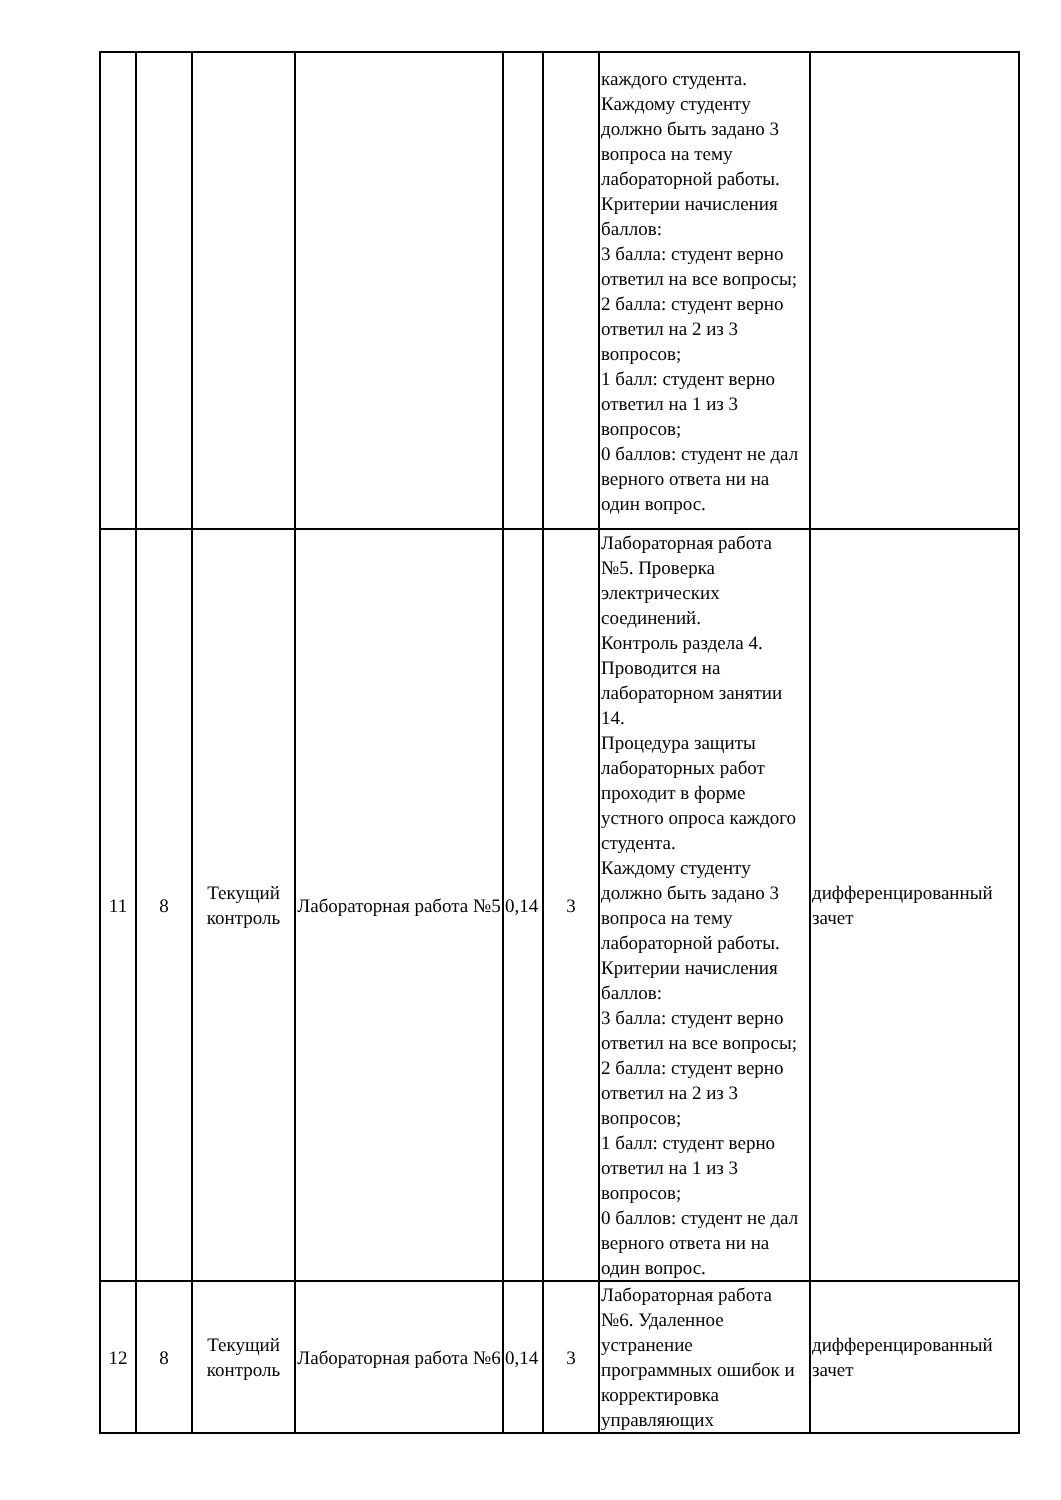| | | | | | | каждого студента. Каждому студенту должно быть задано 3 вопроса на тему лабораторной работы. Критерии начисления баллов: 3 балла: студент верно ответил на все вопросы; 2 балла: студент верно ответил на 2 из 3 вопросов; 1 балл: студент верно ответил на 1 из 3 вопросов; 0 баллов: студент не дал верного ответа ни на один вопрос. | |
| 11 | 8 | Текущий контроль | Лабораторная работа №5 | 0,14 | 3 | Лабораторная работа №5. Проверка электрических соединений. Контроль раздела 4. Проводится на лабораторном занятии 14. Процедура защиты лабораторных работ проходит в форме устного опроса каждого студента. Каждому студенту должно быть задано 3 вопроса на тему лабораторной работы. Критерии начисления баллов: 3 балла: студент верно ответил на все вопросы; 2 балла: студент верно ответил на 2 из 3 вопросов; 1 балл: студент верно ответил на 1 из 3 вопросов; 0 баллов: студент не дал верного ответа ни на один вопрос. | дифференцированный зачет |
| 12 | 8 | Текущий контроль | Лабораторная работа №6 | 0,14 | 3 | Лабораторная работа №6. Удаленное устранение программных ошибок и корректировка управляющих | дифференцированный зачет |